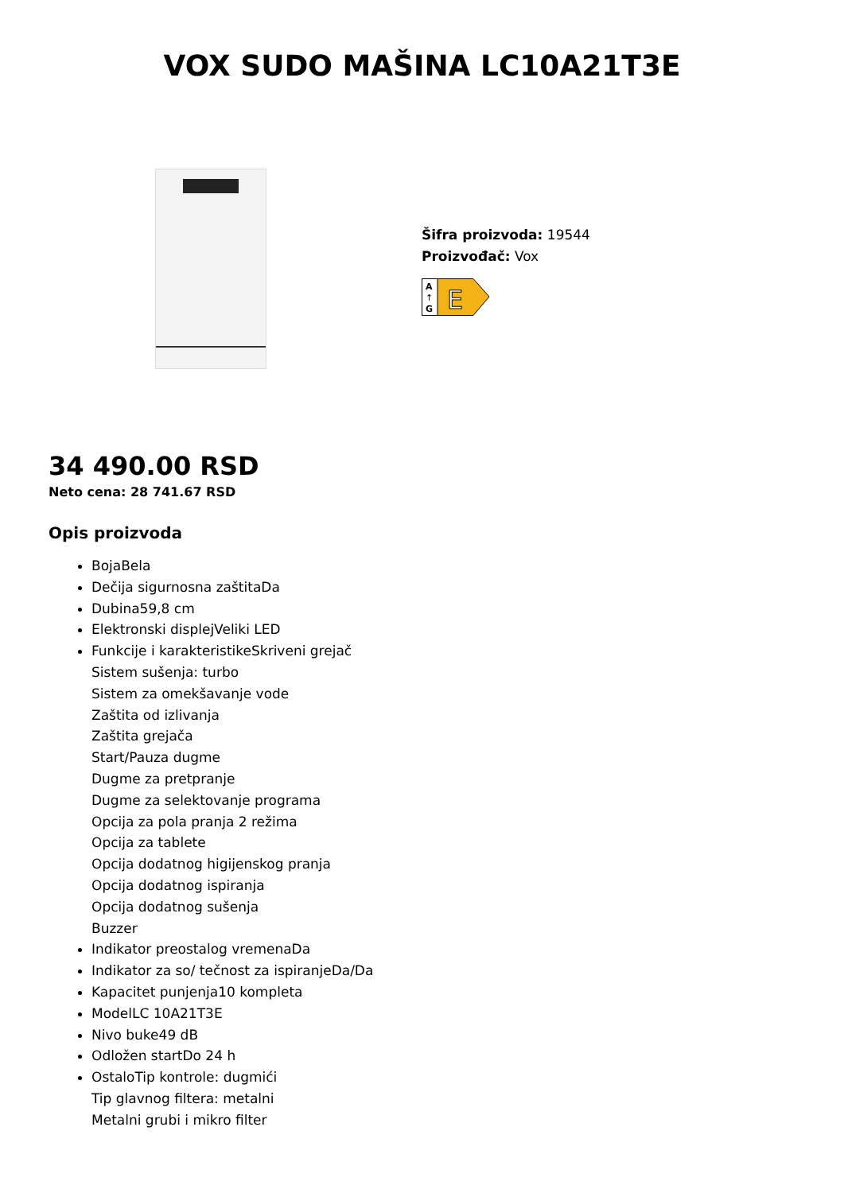VOX SUDO MAŠINA LC10A21T3E
Šifra proizvoda: 19544
Proizvođač: Vox
A
↑
G
E
34 490.00 RSD
Neto cena: 28 741.67 RSD
Opis proizvoda
BojaBela
Dečija sigurnosna zaštitaDa
Dubina59,8 cm
Elektronski displejVeliki LED
Funkcije i karakteristikeSkriveni grejač
Sistem sušenja: turbo
Sistem za omekšavanje vode
Zaštita od izlivanja
Zaštita grejača
Start/Pauza dugme
Dugme za pretpranje
Dugme za selektovanje programa
Opcija za pola pranja 2 režima
Opcija za tablete
Opcija dodatnog higijenskog pranja
Opcija dodatnog ispiranja
Opcija dodatnog sušenja
Buzzer
Indikator preostalog vremenaDa
Indikator za so/ tečnost za ispiranjeDa/Da
Kapacitet punjenja10 kompleta
ModelLC 10A21T3E
Nivo buke49 dB
Odložen startDo 24 h
OstaloTip kontrole: dugmići
Tip glavnog filtera: metalni
Metalni grubi i mikro filter